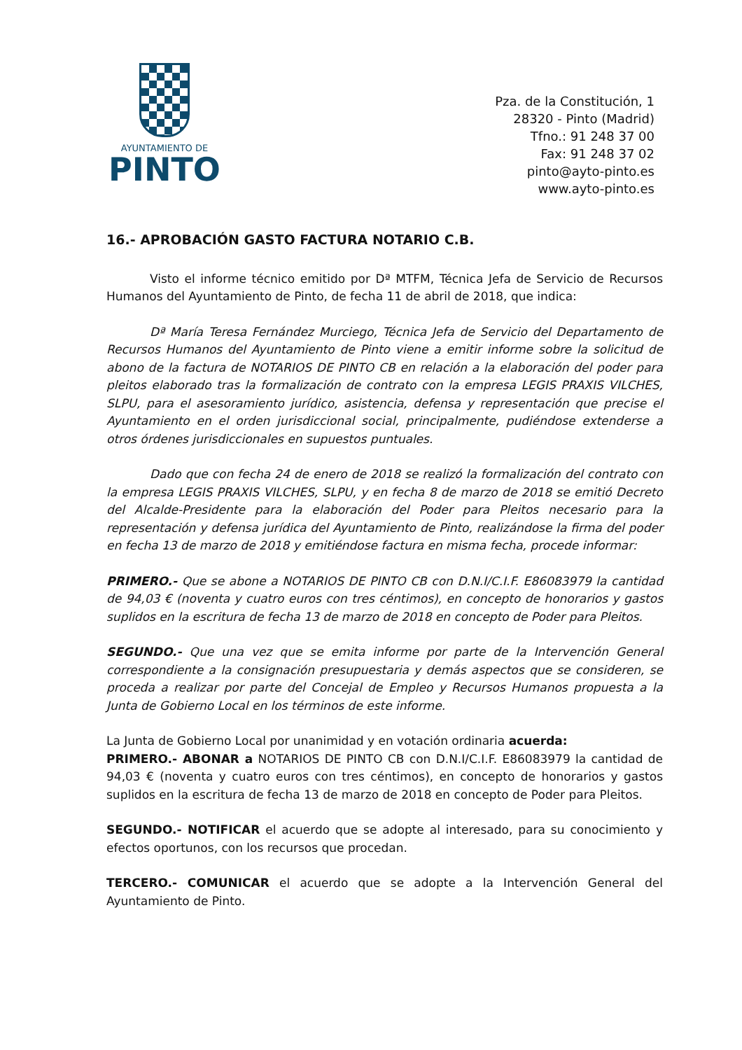AYUNTAMIENTO DE
PINTO
Pza. de la Constitución, 1
28320 - Pinto (Madrid)
Tfno.: 91 248 37 00
Fax: 91 248 37 02
pinto@ayto-pinto.es
www.ayto-pinto.es
16.- APROBACIÓN GASTO FACTURA NOTARIO C.B.
Visto el informe técnico emitido por Dª MTFM, Técnica Jefa de Servicio de Recursos Humanos del Ayuntamiento de Pinto, de fecha 11 de abril de 2018, que indica:
Dª María Teresa Fernández Murciego, Técnica Jefa de Servicio del Departamento de Recursos Humanos del Ayuntamiento de Pinto viene a emitir informe sobre la solicitud de abono de la factura de NOTARIOS DE PINTO CB en relación a la elaboración del poder para pleitos elaborado tras la formalización de contrato con la empresa LEGIS PRAXIS VILCHES, SLPU, para el asesoramiento jurídico, asistencia, defensa y representación que precise el Ayuntamiento en el orden jurisdiccional social, principalmente, pudiéndose extenderse a otros órdenes jurisdiccionales en supuestos puntuales.
Dado que con fecha 24 de enero de 2018 se realizó la formalización del contrato con la empresa LEGIS PRAXIS VILCHES, SLPU, y en fecha 8 de marzo de 2018 se emitió Decreto del Alcalde-Presidente para la elaboración del Poder para Pleitos necesario para la representación y defensa jurídica del Ayuntamiento de Pinto, realizándose la firma del poder en fecha 13 de marzo de 2018 y emitiéndose factura en misma fecha, procede informar:
PRIMERO.- Que se abone a NOTARIOS DE PINTO CB con D.N.I/C.I.F. E86083979 la cantidad de 94,03 € (noventa y cuatro euros con tres céntimos), en concepto de honorarios y gastos suplidos en la escritura de fecha 13 de marzo de 2018 en concepto de Poder para Pleitos.
SEGUNDO.- Que una vez que se emita informe por parte de la Intervención General correspondiente a la consignación presupuestaria y demás aspectos que se consideren, se proceda a realizar por parte del Concejal de Empleo y Recursos Humanos propuesta a la Junta de Gobierno Local en los términos de este informe.
La Junta de Gobierno Local por unanimidad y en votación ordinaria acuerda:
PRIMERO.- ABONAR a NOTARIOS DE PINTO CB con D.N.I/C.I.F. E86083979 la cantidad de 94,03 € (noventa y cuatro euros con tres céntimos), en concepto de honorarios y gastos suplidos en la escritura de fecha 13 de marzo de 2018 en concepto de Poder para Pleitos.
SEGUNDO.- NOTIFICAR el acuerdo que se adopte al interesado, para su conocimiento y efectos oportunos, con los recursos que procedan.
TERCERO.- COMUNICAR el acuerdo que se adopte a la Intervención General del Ayuntamiento de Pinto.